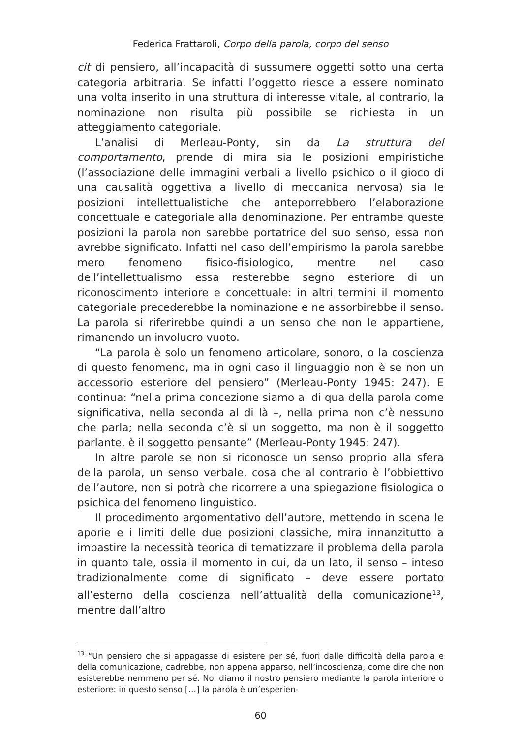Federica Frattaroli, Corpo della parola, corpo del senso
cit di pensiero, all’incapacità di sussumere oggetti sotto una certa categoria arbitraria. Se infatti l’oggetto riesce a essere nominato una volta inserito in una struttura di interesse vitale, al contrario, la nominazione non risulta più possibile se richiesta in un atteggiamento categoriale.
L’analisi di Merleau-Ponty, sin da La struttura del comportamento, prende di mira sia le posizioni empiristiche (l’associazione delle immagini verbali a livello psichico o il gioco di una causalità oggettiva a livello di meccanica nervosa) sia le posizioni intellettualistiche che anteporrebbero l’elaborazione concettuale e categoriale alla denominazione. Per entrambe queste posizioni la parola non sarebbe portatrice del suo senso, essa non avrebbe significato. Infatti nel caso dell’empirismo la parola sarebbe mero fenomeno fisico-fisiologico, mentre nel caso dell’intellettualismo essa resterebbe segno esteriore di un riconoscimento interiore e concettuale: in altri termini il momento categoriale precederebbe la nominazione e ne assorbirebbe il senso. La parola si riferirebbe quindi a un senso che non le appartiene, rimanendo un involucro vuoto.
“La parola è solo un fenomeno articolare, sonoro, o la coscienza di questo fenomeno, ma in ogni caso il linguaggio non è se non un accessorio esteriore del pensiero” (Merleau-Ponty 1945: 247). E continua: “nella prima concezione siamo al di qua della parola come significativa, nella seconda al di là –, nella prima non c’è nessuno che parla; nella seconda c’è sì un soggetto, ma non è il soggetto parlante, è il soggetto pensante” (Merleau-Ponty 1945: 247).
In altre parole se non si riconosce un senso proprio alla sfera della parola, un senso verbale, cosa che al contrario è l’obbiettivo dell’autore, non si potrà che ricorrere a una spiegazione fisiologica o psichica del fenomeno linguistico.
Il procedimento argomentativo dell’autore, mettendo in scena le aporie e i limiti delle due posizioni classiche, mira innanzitutto a imbastire la necessità teorica di tematizzare il problema della parola in quanto tale, ossia il momento in cui, da un lato, il senso – inteso tradizionalmente come di significato – deve essere portato all’esterno della coscienza nell’attualità della comunicazione<sup>13</sup>, mentre dall’altro
<sup>13</sup> “Un pensiero che si appagasse di esistere per sé, fuori dalle difficoltà della parola e della comunicazione, cadrebbe, non appena apparso, nell’incoscienza, come dire che non esisterebbe nemmeno per sé. Noi diamo il nostro pensiero mediante la parola interiore o esteriore: in questo senso […] la parola è un’esperien-
60